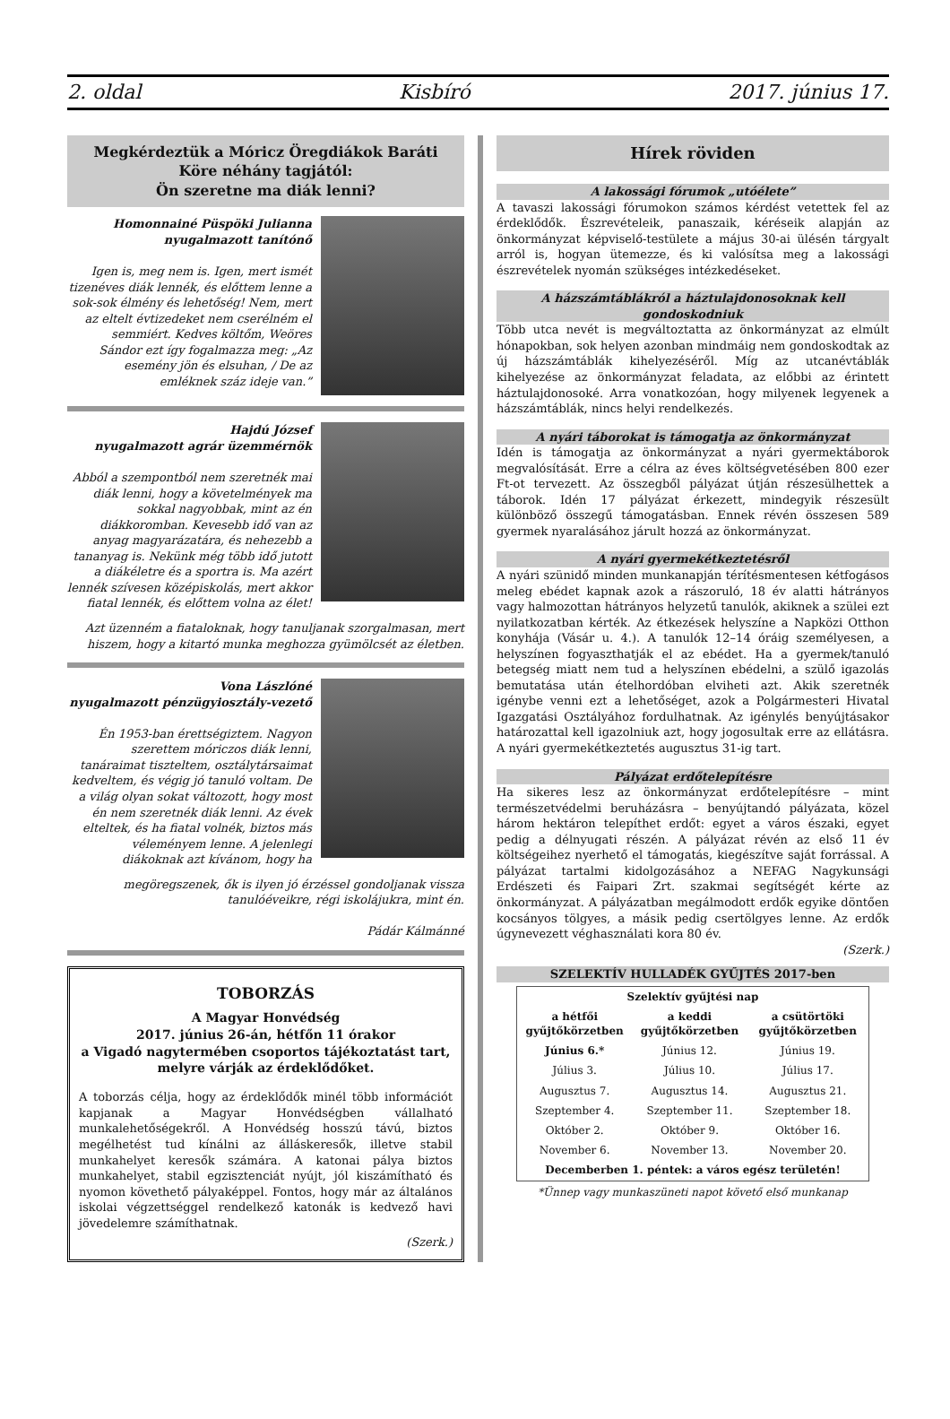2. oldal Kisbíró 2017. június 17.
Megkérdeztük a Móricz Öregdiákok Baráti Köre néhány tagjától:
Ön szeretne ma diák lenni?
Homonnainé Püspöki Julianna
nyugalmazott tanítónő
Igen is, meg nem is. Igen, mert ismét tizenéves diák lennék, és előttem lenne a sok-sok élmény és lehetőség! Nem, mert az eltelt évtizedeket nem cserélném el semmiért. Kedves költőm, Weöres Sándor ezt így fogalmazza meg: „Az esemény jön és elsuhan, / De az emléknek száz ideje van.”
Hajdú József
nyugalmazott agrár üzemmérnök
Abból a szempontból nem szeretnék mai diák lenni, hogy a követelmények ma sokkal nagyobbak, mint az én diákkoromban. Kevesebb idő van az anyag magyarázatára, és nehezebb a tananyag is. Nekünk még több idő jutott a diákéletre és a sportra is. Ma azért lennék szívesen középiskolás, mert akkor fiatal lennék, és előttem volna az élet!
Azt üzenném a fiataloknak, hogy tanuljanak szorgalmasan, mert hiszem, hogy a kitartó munka meghozza gyümölcsét az életben.
Vona Lászlóné
nyugalmazott pénzügyiosztály-vezető
Én 1953-ban érettségiztem. Nagyon szerettem móriczos diák lenni, tanáraimat tiszteltem, osztálytársaimat kedveltem, és végig jó tanuló voltam. De a világ olyan sokat változott, hogy most én nem szeretnék diák lenni. Az évek elteltek, és ha fiatal volnék, biztos más véleményem lenne. A jelenlegi diákoknak azt kívánom, hogy ha
megöregszenek, ők is ilyen jó érzéssel gondoljanak vissza tanulóéveikre, régi iskolájukra, mint én.
Pádár Kálmánné
TOBORZÁS
A Magyar Honvédség
2017. június 26-án, hétfőn 11 órakor
a Vigadó nagytermében csoportos tájékoztatást tart,
melyre várják az érdeklődőket.
A toborzás célja, hogy az érdeklődők minél több információt kapjanak a Magyar Honvédségben vállalható munkalehetőségekről. A Honvédség hosszú távú, biztos megélhetést tud kínálni az álláskeresők, illetve stabil munkahelyet keresők számára. A katonai pálya biztos munkahelyet, stabil egzisztenciát nyújt, jól kiszámítható és nyomon követhető pályaképpel. Fontos, hogy már az általános iskolai végzettséggel rendelkező katonák is kedvező havi jövedelemre számíthatnak.
(Szerk.)
Hírek röviden
A lakossági fórumok „utóélete”
A tavaszi lakossági fórumokon számos kérdést vetettek fel az érdeklődők. Észrevételeik, panaszaik, kéréseik alapján az önkormányzat képviselő-testülete a május 30-ai ülésén tárgyalt arról is, hogyan ütemezze, és ki valósítsa meg a lakossági észrevételek nyomán szükséges intézkedéseket.
A házszámtáblákról a háztulajdonosoknak kell gondoskodniuk
Több utca nevét is megváltoztatta az önkormányzat az elmúlt hónapokban, sok helyen azonban mindmáig nem gondoskodtak az új házszámtáblák kihelyezéséről. Míg az utcanévtáblák kihelyezése az önkormányzat feladata, az előbbi az érintett háztulajdonosoké. Arra vonatkozóan, hogy milyenek legyenek a házszámtáblák, nincs helyi rendelkezés.
A nyári táborokat is támogatja az önkormányzat
Idén is támogatja az önkormányzat a nyári gyermektáborok megvalósítását. Erre a célra az éves költségvetésében 800 ezer Ft-ot tervezett. Az összegből pályázat útján részesülhettek a táborok. Idén 17 pályázat érkezett, mindegyik részesült különböző összegű támogatásban. Ennek révén összesen 589 gyermek nyaralásához járult hozzá az önkormányzat.
A nyári gyermekétkeztetésről
A nyári szünidő minden munkanapján térítésmentesen kétfogásos meleg ebédet kapnak azok a rászoruló, 18 év alatti hátrányos vagy halmozottan hátrányos helyzetű tanulók, akiknek a szülei ezt nyilatkozatban kérték. Az étkezések helyszíne a Napközi Otthon konyhája (Vásár u. 4.). A tanulók 12–14 óráig személyesen, a helyszínen fogyaszthatják el az ebédet. Ha a gyermek/tanuló betegség miatt nem tud a helyszínen ebédelni, a szülő igazolás bemutatása után ételhordóban elviheti azt. Akik szeretnék igénybe venni ezt a lehetőséget, azok a Polgármesteri Hivatal Igazgatási Osztályához fordulhatnak. Az igénylés benyújtásakor határozattal kell igazolniuk azt, hogy jogosultak erre az ellátásra. A nyári gyermekétkeztetés augusztus 31-ig tart.
Pályázat erdőtelepítésre
Ha sikeres lesz az önkormányzat erdőtelepítésre – mint természetvédelmi beruházásra – benyújtandó pályázata, közel három hektáron telepíthet erdőt: egyet a város északi, egyet pedig a délnyugati részén. A pályázat révén az első 11 év költségeihez nyerhető el támogatás, kiegészítve saját forrással. A pályázat tartalmi kidolgozásához a NEFAG Nagykunsági Erdészeti és Faipari Zrt. szakmai segítségét kérte az önkormányzat. A pályázatban megálmodott erdők egyike döntően kocsányos tölgyes, a másik pedig csertölgyes lenne. Az erdők úgynevezett véghasználati kora 80 év.
(Szerk.)
SZELEKTÍV HULLADÉK GYŰJTÉS 2017-ben
| Szelektív gyűjtési nap | | |
| --- | --- | --- |
| a hétfői gyűjtőkörzetben | a keddi gyűjtőkörzetben | a csütörtöki gyűjtőkörzetben |
| Június 6.* | Június 12. | Június 19. |
| Július 3. | Július 10. | Július 17. |
| Augusztus 7. | Augusztus 14. | Augusztus 21. |
| Szeptember 4. | Szeptember 11. | Szeptember 18. |
| Október 2. | Október 9. | Október 16. |
| November 6. | November 13. | November 20. |
| Decemberben 1. péntek: a város egész területén! | | |
*Ünnep vagy munkaszüneti napot követő első munkanap